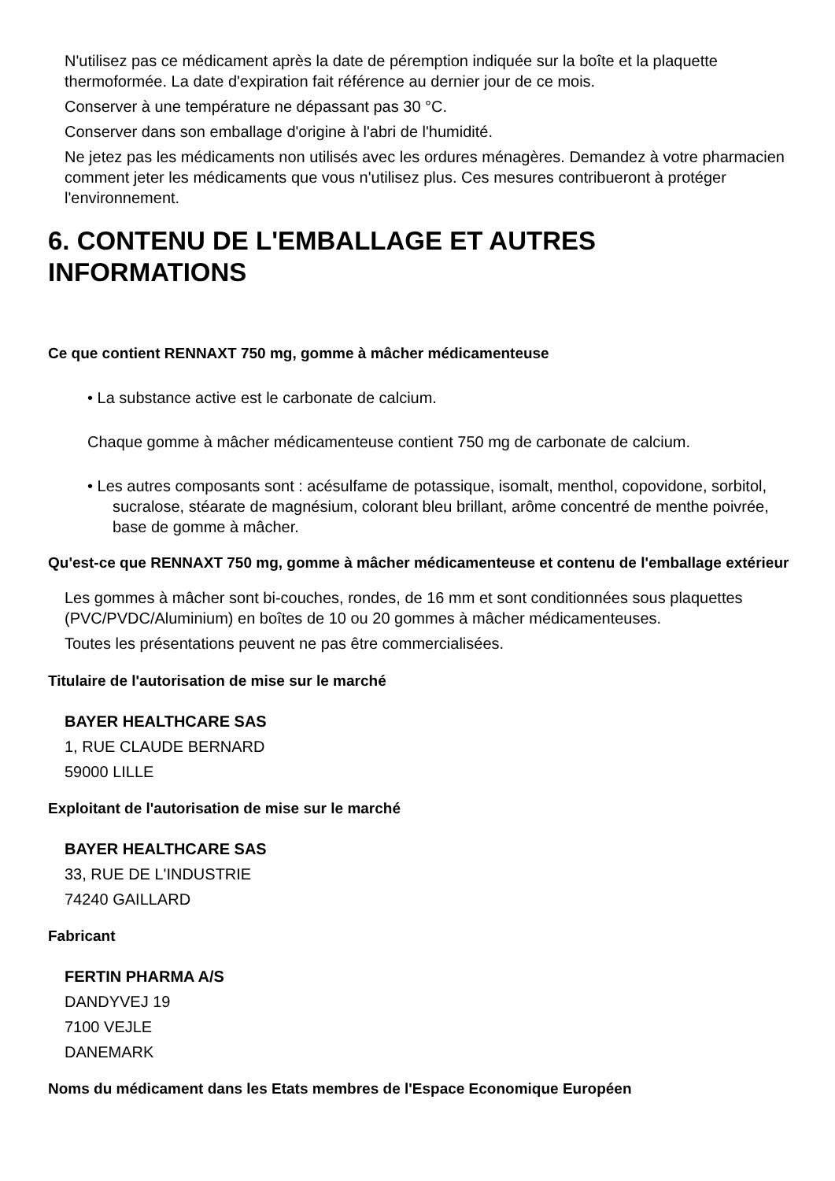N'utilisez pas ce médicament après la date de péremption indiquée sur la boîte et la plaquette thermoformée. La date d'expiration fait référence au dernier jour de ce mois.
Conserver à une température ne dépassant pas 30 °C.
Conserver dans son emballage d'origine à l'abri de l'humidité.
Ne jetez pas les médicaments non utilisés avec les ordures ménagères. Demandez à votre pharmacien comment jeter les médicaments que vous n'utilisez plus. Ces mesures contribueront à protéger l'environnement.
6. CONTENU DE L'EMBALLAGE ET AUTRES INFORMATIONS
Ce que contient RENNAXT 750 mg, gomme à mâcher médicamenteuse
• La substance active est le carbonate de calcium.
Chaque gomme à mâcher médicamenteuse contient 750 mg de carbonate de calcium.
• Les autres composants sont : acésulfame de potassique, isomalt, menthol, copovidone, sorbitol, sucralose, stéarate de magnésium, colorant bleu brillant, arôme concentré de menthe poivrée, base de gomme à mâcher.
Qu'est-ce que RENNAXT 750 mg, gomme à mâcher médicamenteuse et contenu de l'emballage extérieur
Les gommes à mâcher sont bi-couches, rondes, de 16 mm et sont conditionnées sous plaquettes (PVC/PVDC/Aluminium) en boîtes de 10 ou 20 gommes à mâcher médicamenteuses.
Toutes les présentations peuvent ne pas être commercialisées.
Titulaire de l'autorisation de mise sur le marché
BAYER HEALTHCARE SAS
1, RUE CLAUDE BERNARD
59000 LILLE
Exploitant de l'autorisation de mise sur le marché
BAYER HEALTHCARE SAS
33, RUE DE L'INDUSTRIE
74240 GAILLARD
Fabricant
FERTIN PHARMA A/S
DANDYVEJ 19
7100 VEJLE
DANEMARK
Noms du médicament dans les Etats membres de l'Espace Economique Européen